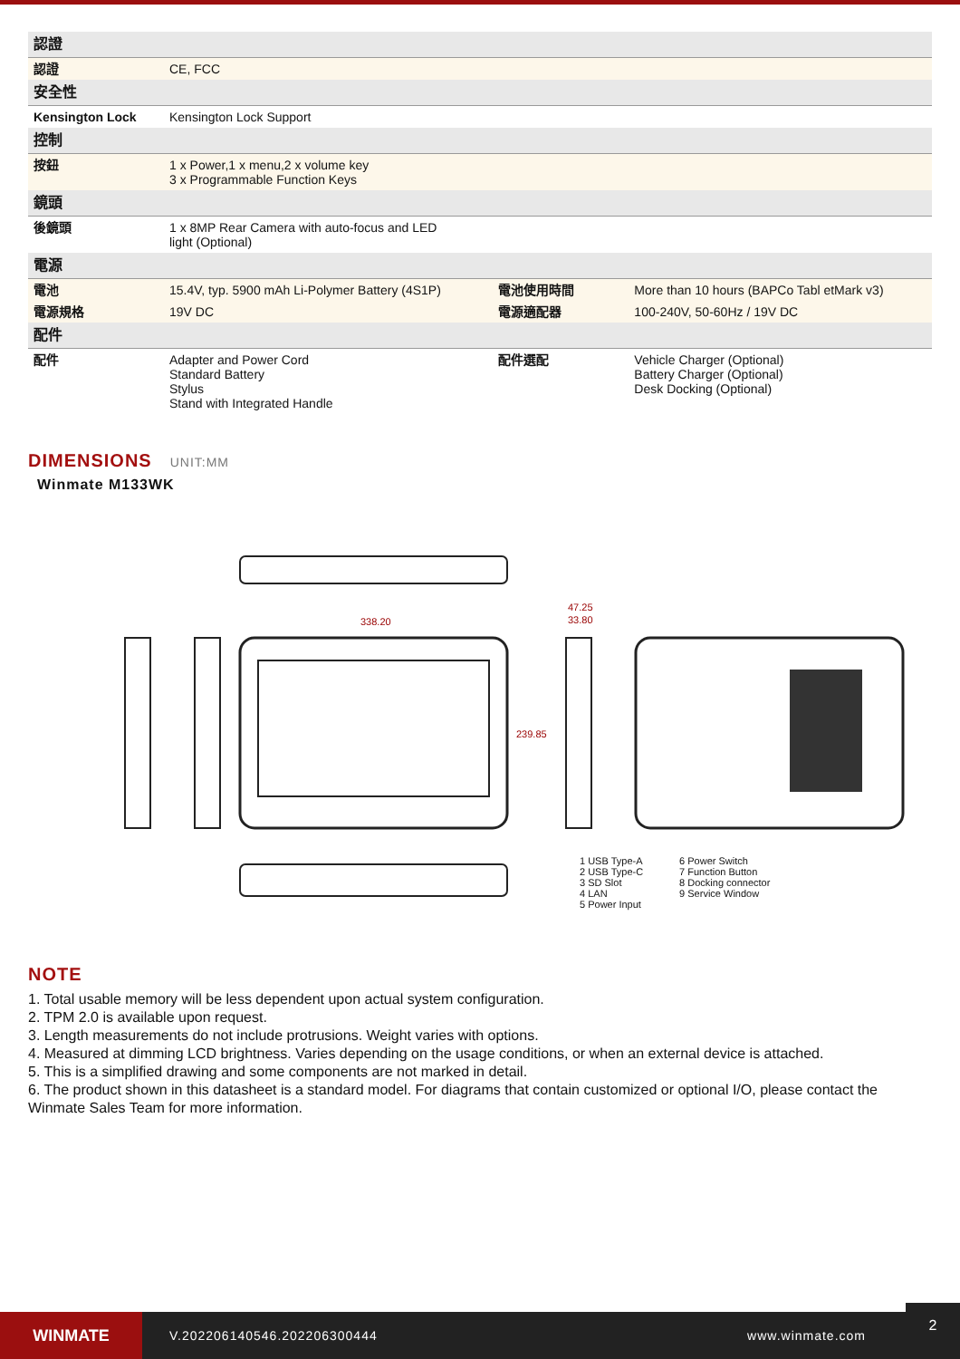| 認證 | | | |
| 認證 | CE, FCC | | |
| 安全性 | | | |
| Kensington Lock | Kensington Lock Support | | |
| 控制 | | | |
| 按鈕 | 1 x Power,1 x menu,2 x volume key 3 x Programmable Function Keys | | |
| 鏡頭 | | | |
| 後鏡頭 | 1 x 8MP Rear Camera with auto-focus and LED light (Optional) | | |
| 電源 | | | |
| 電池 | 15.4V, typ. 5900 mAh Li-Polymer Battery (4S1P) | 電池使用時間 | More than 10 hours (BAPCo Tabl etMark v3) |
| 電源規格 | 19V DC | 電源適配器 | 100-240V, 50-60Hz / 19V DC |
| 配件 | | | |
| 配件 | Adapter and Power Cord Standard Battery Stylus Stand with Integrated Handle | 配件選配 | Vehicle Charger (Optional) Battery Charger (Optional) Desk Docking (Optional) |
DIMENSIONS UNIT:MM
Winmate M133WK
338.20
47.25
33.80
239.85
1 USB Type-A
2 USB Type-C
3 SD Slot
4 LAN
5 Power Input
6 Power Switch
7 Function Button
8 Docking connector
9 Service Window
NOTE
1. Total usable memory will be less dependent upon actual system configuration.
2. TPM 2.0 is available upon request.
3. Length measurements do not include protrusions. Weight varies with options.
4. Measured at dimming LCD brightness. Varies depending on the usage conditions, or when an external device is attached.
5. This is a simplified drawing and some components are not marked in detail.
6. The product shown in this datasheet is a standard model. For diagrams that contain customized or optional I/O, please contact the Winmate Sales Team for more information.
WINMATE
V.202206140546.202206300444 www.winmate.com
2